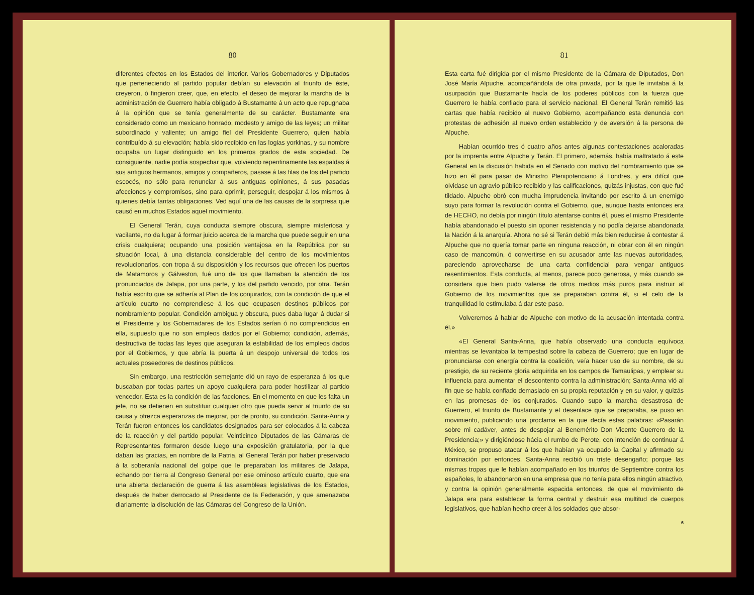80
diferentes efectos en los Estados del interior. Varios Gobernadores y Diputados que perteneciendo al partido popular debían su elevación al triunfo de éste, creyeron, ó fingieron creer, que, en efecto, el deseo de mejorar la marcha de la administración de Guerrero había obligado á Bustamante á un acto que repugnaba á la opinión que se tenía generalmente de su carácter. Bustamante era considerado como un mexicano honrado, modesto y amigo de las leyes; un militar subordinado y valiente; un amigo fiel del Presidente Guerrero, quien había contribuído á su elevación; había sido recibido en las logias yorkinas, y su nombre ocupaba un lugar distinguido en los primeros grados de esta sociedad. De consiguiente, nadie podía sospechar que, volviendo repentinamente las espaldas á sus antiguos hermanos, amigos y compañeros, pasase á las filas de los del partido escocés, no sólo para renunciar á sus antiguas opiniones, á sus pasadas afecciones y compromisos, sino para oprimir, perseguir, despojar á los mismos á quienes debía tantas obligaciones. Ved aquí una de las causas de la sorpresa que causó en muchos Estados aquel movimiento.
El General Terán, cuya conducta siempre obscura, siempre misteriosa y vacilante, no da lugar á formar juicio acerca de la marcha que puede seguir en una crisis cualquiera; ocupando una posición ventajosa en la República por su situación local, á una distancia considerable del centro de los movimientos revolucionarios, con tropa á su disposición y los recursos que ofrecen los puertos de Matamoros y Gálveston, fué uno de los que llamaban la atención de los pronunciados de Jalapa, por una parte, y los del partido vencido, por otra. Terán había escrito que se adhería al Plan de los conjurados, con la condición de que el artículo cuarto no comprendiese á los que ocupasen destinos públicos por nombramiento popular. Condición ambigua y obscura, pues daba lugar á dudar si el Presidente y los Gobernadares de los Estados serían ó no comprendidos en ella, supuesto que no son empleos dados por el Gobierno; condición, además, destructiva de todas las leyes que aseguran la estabilidad de los empleos dados por el Gobiernos, y que abría la puerta á un despojo universal de todos los actuales poseedores de destinos públicos.
Sin embargo, una restricción semejante dió un rayo de esperanza á los que buscaban por todas partes un apoyo cualquiera para poder hostilizar al partido vencedor. Esta es la condición de las facciones. En el momento en que les falta un jefe, no se detienen en substituir cualquier otro que pueda servir al triunfo de su causa y ofrezca esperanzas de mejorar, por de pronto, su condición. Santa-Anna y Terán fueron entonces los candidatos designados para ser colocados á la cabeza de la reacción y del partido popular. Veinticinco Diputados de las Cámaras de Representantes formaron desde luego una exposición gratulatoria, por la que daban las gracias, en nombre de la Patria, al General Terán por haber preservado á la soberanía nacional del golpe que le preparaban los militares de Jalapa, echando por tierra al Congreso General por ese ominoso artículo cuarto, que era una abierta declaración de guerra á las asambleas legislativas de los Estados, después de haber derrocado al Presidente de la Federación, y que amenazaba diariamente la disolución de las Cámaras del Congreso de la Unión.
81
Esta carta fué dirigida por el mismo Presidente de la Cámara de Diputados, Don José María Alpuche, acompañándola de otra privada, por la que le invitaba á la usurpación que Bustamante hacía de los poderes públicos con la fuerza que Guerrero le había confiado para el servicio nacional. El General Terán remitió las cartas que había recibido al nuevo Gobierno, acompañando esta denuncia con protestas de adhesión al nuevo orden establecido y de aversión á la persona de Alpuche.
Habían ocurrido tres ó cuatro años antes algunas contestaciones acaloradas por la imprenta entre Alpuche y Terán. El primero, además, había maltratado á este General en la discusión habida en el Senado con motivo del nombramiento que se hizo en él para pasar de Ministro Plenipotenciario á Londres, y era difícil que olvidase un agravio público recibido y las calificaciones, quizás injustas, con que fué tildado. Alpuche obró con mucha imprudencia invitando por escrito á un enemigo suyo para formar la revolución contra el Gobierno, que, aunque hasta entonces era de HECHO, no debía por ningún título atentarse contra él, pues el mismo Presidente había abandonado el puesto sin oponer resistencia y no podía dejarse abandonada la Nación á la anarquía. Ahora no sé si Terán debió más bien reducirse á contestar á Alpuche que no quería tomar parte en ninguna reacción, ni obrar con él en ningún caso de mancomún, ó convertirse en su acusador ante las nuevas autoridades, pareciendo aprovecharse de una carta confidencial para vengar antiguos resentimientos. Esta conducta, al menos, parece poco generosa, y más cuando se considera que bien pudo valerse de otros medios más puros para instruir al Gobierno de los movimientos que se preparaban contra él, si el celo de la tranquilidad lo estimulaba á dar este paso.
Volveremos á hablar de Alpuche con motivo de la acusación intentada contra él.»
«El General Santa-Anna, que había observado una conducta equívoca mientras se levantaba la tempestad sobre la cabeza de Guerrero; que en lugar de pronunciarse con energía contra la coalición, veía hacer uso de su nombre, de su prestigio, de su reciente gloria adquirida en los campos de Tamaulipas, y emplear su influencia para aumentar el descontento contra la administración; Santa-Anna vió al fin que se había confiado demasiado en su propia reputación y en su valor, y quizás en las promesas de los conjurados. Cuando supo la marcha desastrosa de Guerrero, el triunfo de Bustamante y el desenlace que se preparaba, se puso en movimiento, publicando una proclama en la que decía estas palabras: «Pasarán sobre mi cadáver, antes de despojar al Benemérito Don Vicente Guerrero de la Presidencia;» y dirigiéndose hácia el rumbo de Perote, con intención de continuar á México, se propuso atacar á los que habían ya ocupado la Capital y afirmado su dominación por entonces. Santa-Anna recibió un triste desengaño; porque las mismas tropas que le habían acompañado en los triunfos de Septiembre contra los españoles, lo abandonaron en una empresa que no tenía para ellos ningún atractivo, y contra la opinión generalmente espacida entonces, de que el movimiento de Jalapa era para establecer la forma central y destruir esa multitud de cuerpos legislativos, que habían hecho creer á los soldados que absor-
6